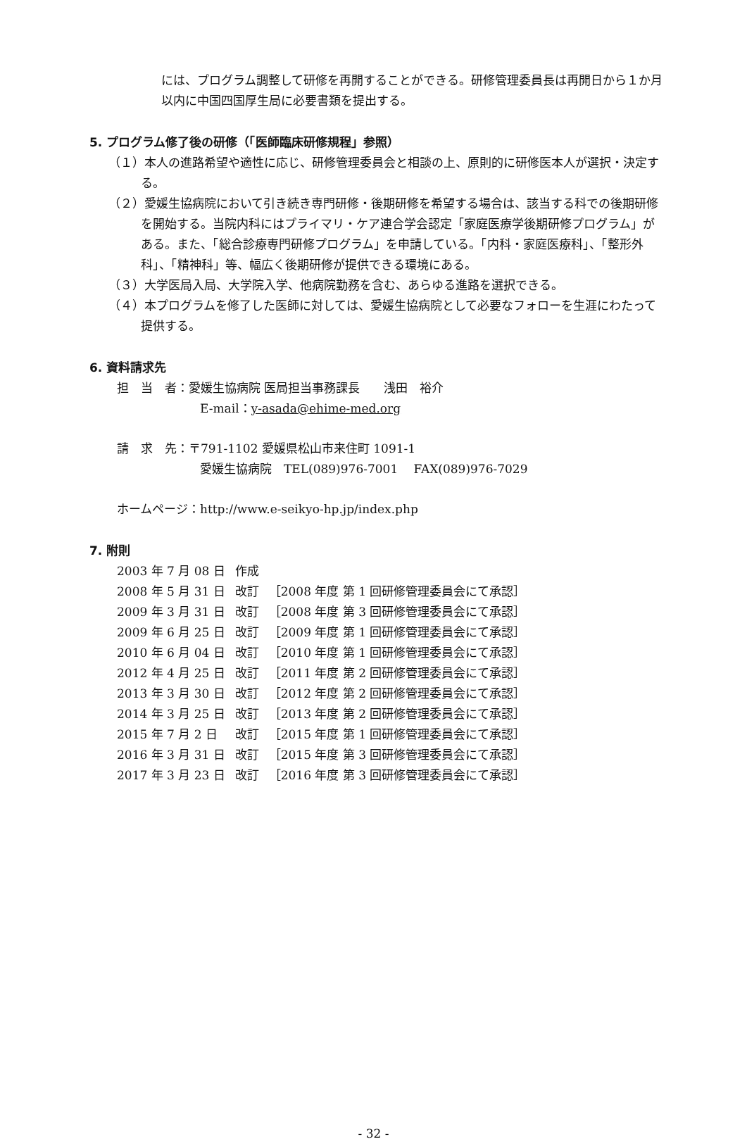には、プログラム調整して研修を再開することができる。研修管理委員長は再開日から１か月以内に中国四国厚生局に必要書類を提出する。
5. プログラム修了後の研修（「医師臨床研修規程」参照）
（１）本人の進路希望や適性に応じ、研修管理委員会と相談の上、原則的に研修医本人が選択・決定する。
（２）愛媛生協病院において引き続き専門研修・後期研修を希望する場合は、該当する科での後期研修を開始する。当院内科にはプライマリ・ケア連合学会認定「家庭医療学後期研修プログラム」がある。また、「総合診療専門研修プログラム」を申請している。「内科・家庭医療科」、「整形外科」、「精神科」等、幅広く後期研修が提供できる環境にある。
（３）大学医局入局、大学院入学、他病院勤務を含む、あらゆる進路を選択できる。
（４）本プログラムを修了した医師に対しては、愛媛生協病院として必要なフォローを生涯にわたって提供する。
6. 資料請求先
担　当　者：愛媛生協病院 医局担当事務課長　　浅田　裕介
E-mail：y-asada@ehime-med.org
請　求　先：〒791-1102 愛媛県松山市来住町 1091-1
愛媛生協病院　TEL(089)976-7001　 FAX(089)976-7029
ホームページ：http://www.e-seikyo-hp.jp/index.php
7. 附則
| 2003 年 7 月 08 日 | 作成 | |
| 2008 年 5 月 31 日 | 改訂 | ［2008 年度 第 1 回研修管理委員会にて承認］ |
| 2009 年 3 月 31 日 | 改訂 | ［2008 年度 第 3 回研修管理委員会にて承認］ |
| 2009 年 6 月 25 日 | 改訂 | ［2009 年度 第 1 回研修管理委員会にて承認］ |
| 2010 年 6 月 04 日 | 改訂 | ［2010 年度 第 1 回研修管理委員会にて承認］ |
| 2012 年 4 月 25 日 | 改訂 | ［2011 年度 第 2 回研修管理委員会にて承認］ |
| 2013 年 3 月 30 日 | 改訂 | ［2012 年度 第 2 回研修管理委員会にて承認］ |
| 2014 年 3 月 25 日 | 改訂 | ［2013 年度 第 2 回研修管理委員会にて承認］ |
| 2015 年 7 月 2 日 | 改訂 | ［2015 年度 第 1 回研修管理委員会にて承認］ |
| 2016 年 3 月 31 日 | 改訂 | ［2015 年度 第 3 回研修管理委員会にて承認］ |
| 2017 年 3 月 23 日 | 改訂 | ［2016 年度 第 3 回研修管理委員会にて承認］ |
- 32 -